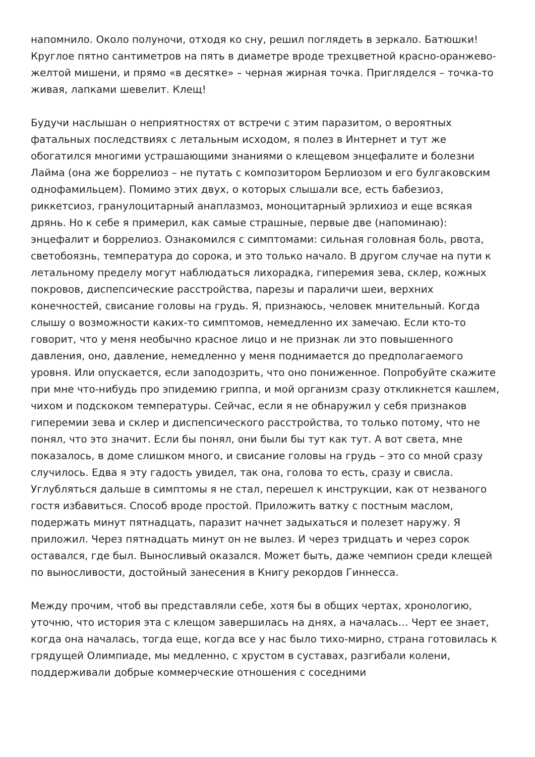напомнило. Около полуночи, отходя ко сну, решил поглядеть в зеркало. Батюшки! Круглое пятно сантиметров на пять в диаметре вроде трехцветной красно-оранжево-желтой мишени, и прямо «в десятке» – черная жирная точка. Пригляделся – точка-то живая, лапками шевелит. Клещ!
Будучи наслышан о неприятностях от встречи с этим паразитом, о вероятных фатальных последствиях с летальным исходом, я полез в Интернет и тут же обогатился многими устрашающими знаниями о клещевом энцефалите и болезни Лайма (она же боррелиоз – не путать с композитором Берлиозом и его булгаковским однофамильцем). Помимо этих двух, о которых слышали все, есть бабезиоз, риккетсиоз, гранулоцитарный анаплазмоз, моноцитарный эрлихиоз и еще всякая дрянь. Но к себе я примерил, как самые страшные, первые две (напоминаю): энцефалит и боррелиоз. Ознакомился с симптомами: сильная головная боль, рвота, светобоязнь, температура до сорока, и это только начало. В другом случае на пути к летальному пределу могут наблюдаться лихорадка, гиперемия зева, склер, кожных покровов, диспепсические расстройства, парезы и параличи шеи, верхних конечностей, свисание головы на грудь. Я, признаюсь, человек мнительный. Когда слышу о возможности каких-то симптомов, немедленно их замечаю. Если кто-то говорит, что у меня необычно красное лицо и не признак ли это повышенного давления, оно, давление, немедленно у меня поднимается до предполагаемого уровня. Или опускается, если заподозрить, что оно пониженное. Попробуйте скажите при мне что-нибудь про эпидемию гриппа, и мой организм сразу откликнется кашлем, чихом и подскоком температуры. Сейчас, если я не обнаружил у себя признаков гиперемии зева и склер и диспепсического расстройства, то только потому, что не понял, что это значит. Если бы понял, они были бы тут как тут. А вот света, мне показалось, в доме слишком много, и свисание головы на грудь – это со мной сразу случилось. Едва я эту гадость увидел, так она, голова то есть, сразу и свисла. Углубляться дальше в симптомы я не стал, перешел к инструкции, как от незваного гостя избавиться. Способ вроде простой. Приложить ватку с постным маслом, подержать минут пятнадцать, паразит начнет задыхаться и полезет наружу. Я приложил. Через пятнадцать минут он не вылез. И через тридцать и через сорок оставался, где был. Выносливый оказался. Может быть, даже чемпион среди клещей по выносливости, достойный занесения в Книгу рекордов Гиннесса.
Между прочим, чтоб вы представляли себе, хотя бы в общих чертах, хронологию, уточню, что история эта с клещом завершилась на днях, а началась… Черт ее знает, когда она началась, тогда еще, когда все у нас было тихо-мирно, страна готовилась к грядущей Олимпиаде, мы медленно, с хрустом в суставах, разгибали колени, поддерживали добрые коммерческие отношения с соседними